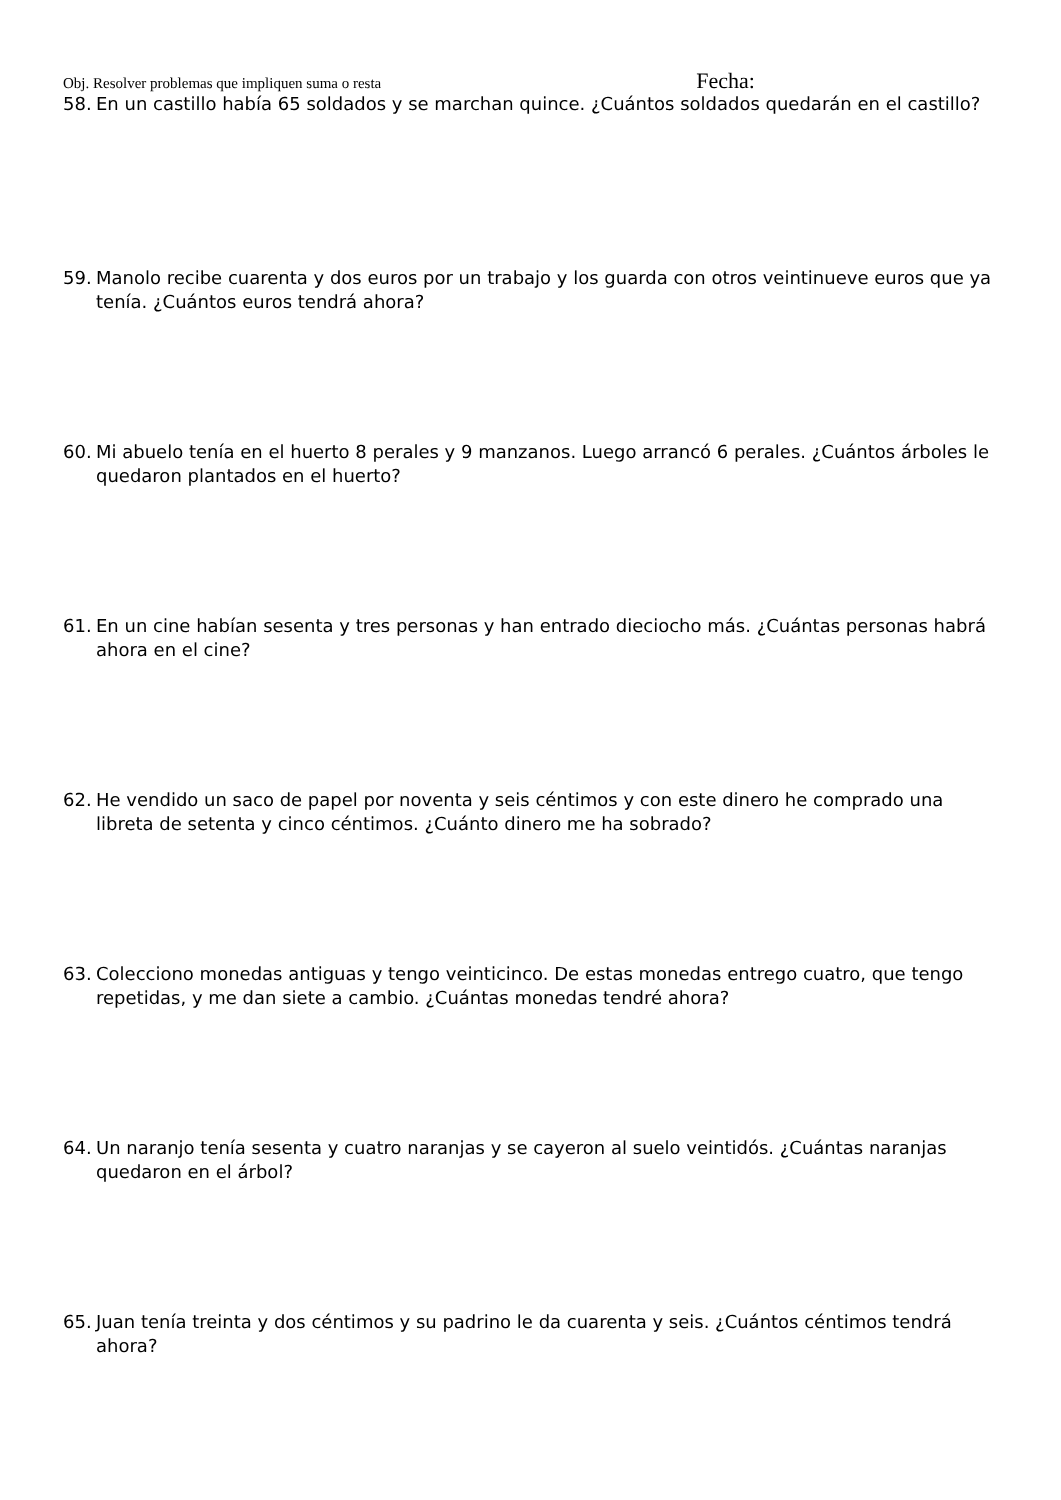Obj. Resolver problemas que impliquen suma o resta Fecha:
58. En un castillo había 65 soldados y se marchan quince. ¿Cuántos soldados quedarán en el castillo?
59. Manolo recibe cuarenta y dos euros por un trabajo y los guarda con otros veintinueve euros que ya tenía. ¿Cuántos euros tendrá ahora?
60. Mi abuelo tenía en el huerto 8 perales y 9 manzanos. Luego arrancó 6 perales. ¿Cuántos árboles le quedaron plantados en el huerto?
61. En un cine habían sesenta y tres personas y han entrado dieciocho más. ¿Cuántas personas habrá ahora en el cine?
62. He vendido un saco de papel por noventa y seis céntimos y con este dinero he comprado una libreta de setenta y cinco céntimos. ¿Cuánto dinero me ha sobrado?
63. Colecciono monedas antiguas y tengo veinticinco. De estas monedas entrego cuatro, que tengo repetidas, y me dan siete a cambio. ¿Cuántas monedas tendré ahora?
64. Un naranjo tenía sesenta y cuatro naranjas y se cayeron al suelo veintidós. ¿Cuántas naranjas quedaron en el árbol?
65. Juan tenía treinta y dos céntimos y su padrino le da cuarenta y seis. ¿Cuántos céntimos tendrá ahora?